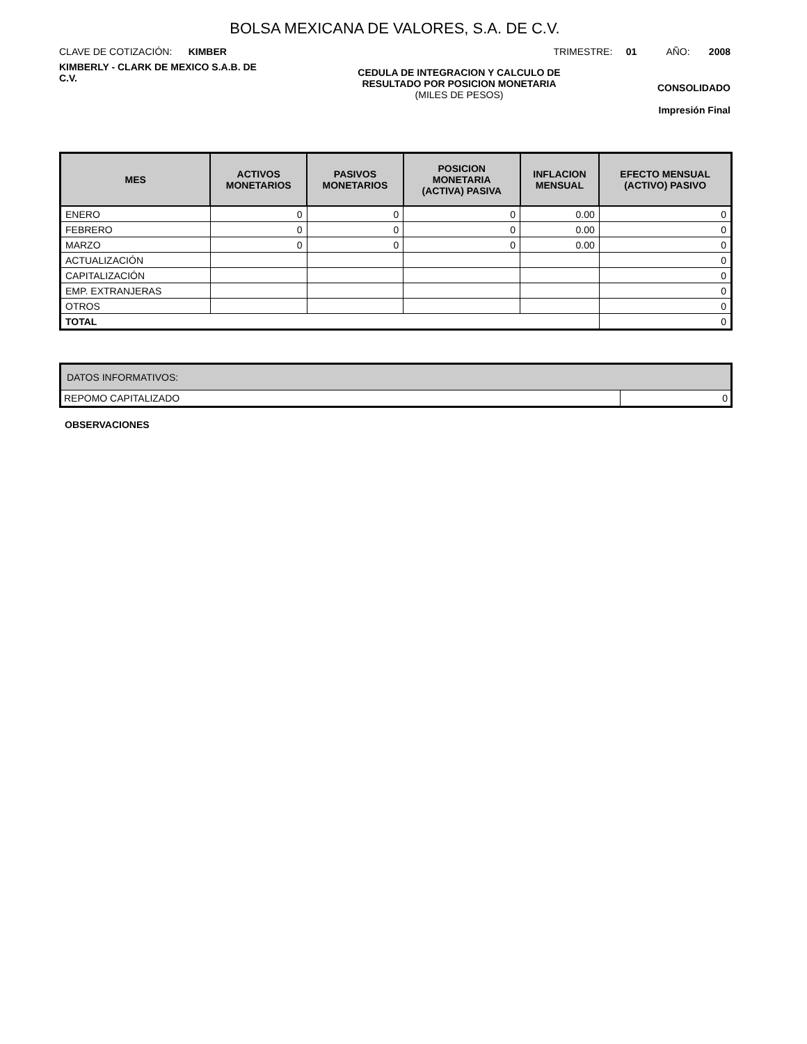BOLSA MEXICANA DE VALORES, S.A. DE C.V.
CLAVE DE COTIZACIÓN: KIMBER
TRIMESTRE: 01 AÑO: 2008
KIMBERLY - CLARK DE MEXICO S.A.B. DE C.V.
CEDULA DE INTEGRACION Y CALCULO DE RESULTADO POR POSICION MONETARIA
(MILES DE PESOS)
CONSOLIDADO
Impresión Final
| MES | ACTIVOS MONETARIOS | PASIVOS MONETARIOS | POSICION MONETARIA (ACTIVA) PASIVA | INFLACION MENSUAL | EFECTO MENSUAL (ACTIVO) PASIVO |
| --- | --- | --- | --- | --- | --- |
| ENERO | 0 | 0 | 0 | 0.00 | 0 |
| FEBRERO | 0 | 0 | 0 | 0.00 | 0 |
| MARZO | 0 | 0 | 0 | 0.00 | 0 |
| ACTUALIZACIÓN | | | | | 0 |
| CAPITALIZACIÓN | | | | | 0 |
| EMP. EXTRANJERAS | | | | | 0 |
| OTROS | | | | | 0 |
| TOTAL | | | | | 0 |
| DATOS INFORMATIVOS: | |
| REPOMO CAPITALIZADO | 0 |
OBSERVACIONES